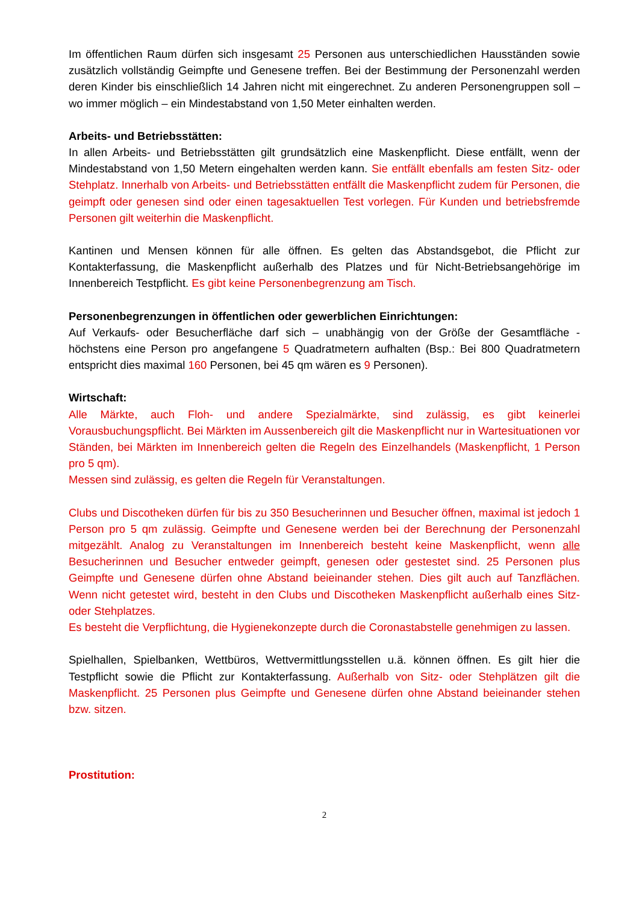Im öffentlichen Raum dürfen sich insgesamt 25 Personen aus unterschiedlichen Hausständen sowie zusätzlich vollständig Geimpfte und Genesene treffen. Bei der Bestimmung der Personenzahl werden deren Kinder bis einschließlich 14 Jahren nicht mit eingerechnet. Zu anderen Personengruppen soll – wo immer möglich – ein Mindestabstand von 1,50 Meter einhalten werden.
Arbeits- und Betriebsstätten:
In allen Arbeits- und Betriebsstätten gilt grundsätzlich eine Maskenpflicht. Diese entfällt, wenn der Mindestabstand von 1,50 Metern eingehalten werden kann. Sie entfällt ebenfalls am festen Sitz- oder Stehplatz. Innerhalb von Arbeits- und Betriebsstätten entfällt die Maskenpflicht zudem für Personen, die geimpft oder genesen sind oder einen tagesaktuellen Test vorlegen. Für Kunden und betriebsfremde Personen gilt weiterhin die Maskenpflicht.
Kantinen und Mensen können für alle öffnen. Es gelten das Abstandsgebot, die Pflicht zur Kontakterfassung, die Maskenpflicht außerhalb des Platzes und für Nicht-Betriebsangehörige im Innenbereich Testpflicht. Es gibt keine Personenbegrenzung am Tisch.
Personenbegrenzungen in öffentlichen oder gewerblichen Einrichtungen:
Auf Verkaufs- oder Besucherfläche darf sich – unabhängig von der Größe der Gesamtfläche - höchstens eine Person pro angefangene 5 Quadratmetern aufhalten (Bsp.: Bei 800 Quadratmetern entspricht dies maximal 160 Personen, bei 45 qm wären es 9 Personen).
Wirtschaft:
Alle Märkte, auch Floh- und andere Spezialmärkte, sind zulässig, es gibt keinerlei Vorausbuchungspflicht. Bei Märkten im Aussenbereich gilt die Maskenpflicht nur in Wartesituationen vor Ständen, bei Märkten im Innenbereich gelten die Regeln des Einzelhandels (Maskenpflicht, 1 Person pro 5 qm).
Messen sind zulässig, es gelten die Regeln für Veranstaltungen.
Clubs und Discotheken dürfen für bis zu 350 Besucherinnen und Besucher öffnen, maximal ist jedoch 1 Person pro 5 qm zulässig. Geimpfte und Genesene werden bei der Berechnung der Personenzahl mitgezählt. Analog zu Veranstaltungen im Innenbereich besteht keine Maskenpflicht, wenn alle Besucherinnen und Besucher entweder geimpft, genesen oder gestestet sind. 25 Personen plus Geimpfte und Genesene dürfen ohne Abstand beieinander stehen. Dies gilt auch auf Tanzflächen. Wenn nicht getestet wird, besteht in den Clubs und Discotheken Maskenpflicht außerhalb eines Sitz- oder Stehplatzes.
Es besteht die Verpflichtung, die Hygienekonzepte durch die Coronastabstelle genehmigen zu lassen.
Spielhallen, Spielbanken, Wettbüros, Wettvermittlungsstellen u.ä. können öffnen. Es gilt hier die Testpflicht sowie die Pflicht zur Kontakterfassung. Außerhalb von Sitz- oder Stehplätzen gilt die Maskenpflicht. 25 Personen plus Geimpfte und Genesene dürfen ohne Abstand beieinander stehen bzw. sitzen.
Prostitution:
2